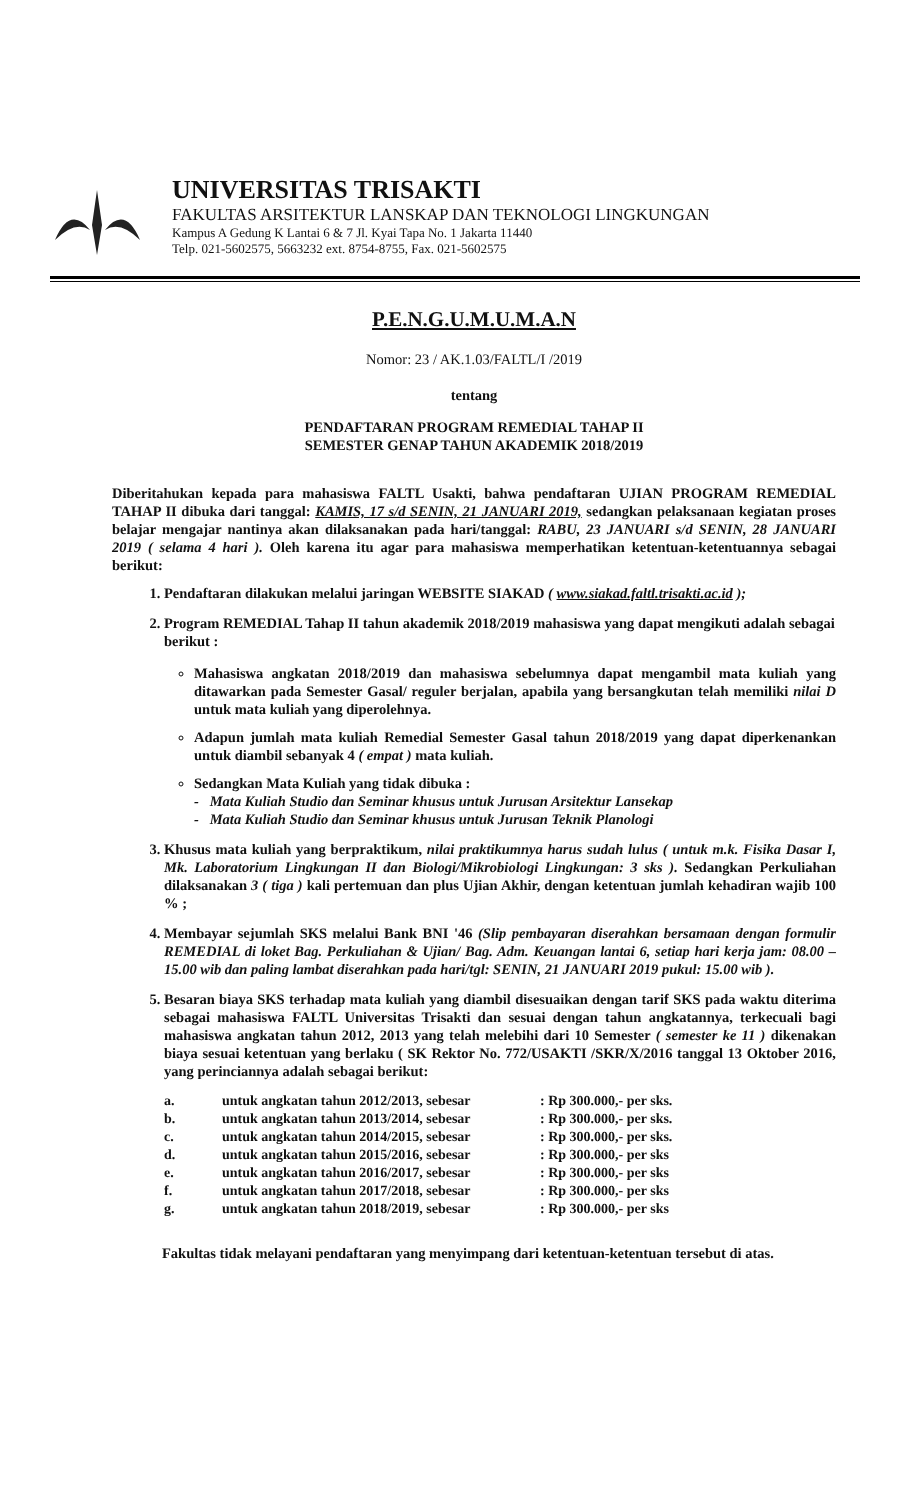UNIVERSITAS TRISAKTI
FAKULTAS ARSITEKTUR LANSKAP DAN TEKNOLOGI LINGKUNGAN
Kampus A Gedung K Lantai 6 & 7 Jl. Kyai Tapa No. 1 Jakarta 11440
Telp. 021-5602575, 5663232 ext. 8754-8755, Fax. 021-5602575
P.E.N.G.U.M.U.M.A.N
Nomor: 23 / AK.1.03/FALTL/I /2019
tentang
PENDAFTARAN PROGRAM REMEDIAL TAHAP II
SEMESTER GENAP TAHUN AKADEMIK 2018/2019
Diberitahukan kepada para mahasiswa FALTL Usakti, bahwa pendaftaran UJIAN PROGRAM REMEDIAL TAHAP II dibuka dari tanggal: KAMIS, 17 s/d SENIN, 21 JANUARI 2019, sedangkan pelaksanaan kegiatan proses belajar mengajar nantinya akan dilaksanakan pada hari/tanggal: RABU, 23 JANUARI s/d SENIN, 28 JANUARI 2019 ( selama 4 hari ). Oleh karena itu agar para mahasiswa memperhatikan ketentuan-ketentuannya sebagai berikut:
1. Pendaftaran dilakukan melalui jaringan WEBSITE SIAKAD ( www.siakad.faltl.trisakti.ac.id );
2. Program REMEDIAL Tahap II tahun akademik 2018/2019 mahasiswa yang dapat mengikuti adalah sebagai berikut :
Mahasiswa angkatan 2018/2019 dan mahasiswa sebelumnya dapat mengambil mata kuliah yang ditawarkan pada Semester Gasal/ reguler berjalan, apabila yang bersangkutan telah memiliki nilai D untuk mata kuliah yang diperolehnya.
Adapun jumlah mata kuliah Remedial Semester Gasal tahun 2018/2019 yang dapat diperkenankan untuk diambil sebanyak 4 ( empat ) mata kuliah.
Sedangkan Mata Kuliah yang tidak dibuka :
- Mata Kuliah Studio dan Seminar khusus untuk Jurusan Arsitektur Lansekap
- Mata Kuliah Studio dan Seminar khusus untuk Jurusan Teknik Planologi
3. Khusus mata kuliah yang berpraktikum, nilai praktikumnya harus sudah lulus ( untuk m.k. Fisika Dasar I, Mk. Laboratorium Lingkungan II dan Biologi/Mikrobiologi Lingkungan: 3 sks ). Sedangkan Perkuliahan dilaksanakan 3 ( tiga ) kali pertemuan dan plus Ujian Akhir, dengan ketentuan jumlah kehadiran wajib 100 % ;
4. Membayar sejumlah SKS melalui Bank BNI '46 (Slip pembayaran diserahkan bersamaan dengan formulir REMEDIAL di loket Bag. Perkuliahan & Ujian/ Bag. Adm. Keuangan lantai 6, setiap hari kerja jam: 08.00 – 15.00 wib dan paling lambat diserahkan pada hari/tgl: SENIN, 21 JANUARI 2019 pukul: 15.00 wib ).
5. Besaran biaya SKS terhadap mata kuliah yang diambil disesuaikan dengan tarif SKS pada waktu diterima sebagai mahasiswa FALTL Universitas Trisakti dan sesuai dengan tahun angkatannya, terkecuali bagi mahasiswa angkatan tahun 2012, 2013 yang telah melebihi dari 10 Semester ( semester ke 11 ) dikenakan biaya sesuai ketentuan yang berlaku ( SK Rektor No. 772/USAKTI /SKR/X/2016 tanggal 13 Oktober 2016, yang perinciannya adalah sebagai berikut:
| a. | untuk angkatan tahun 2012/2013, sebesar | : Rp 300.000,- per sks. |
| b. | untuk angkatan tahun 2013/2014, sebesar | : Rp 300.000,- per sks. |
| c. | untuk angkatan tahun 2014/2015, sebesar | : Rp 300.000,- per sks. |
| d. | untuk angkatan tahun 2015/2016, sebesar | : Rp 300.000,- per sks |
| e. | untuk angkatan tahun 2016/2017, sebesar | : Rp 300.000,- per sks |
| f. | untuk angkatan tahun 2017/2018, sebesar | : Rp 300.000,- per sks |
| g. | untuk angkatan tahun 2018/2019, sebesar | : Rp 300.000,- per sks |
Fakultas tidak melayani pendaftaran yang menyimpang dari ketentuan-ketentuan tersebut di atas.